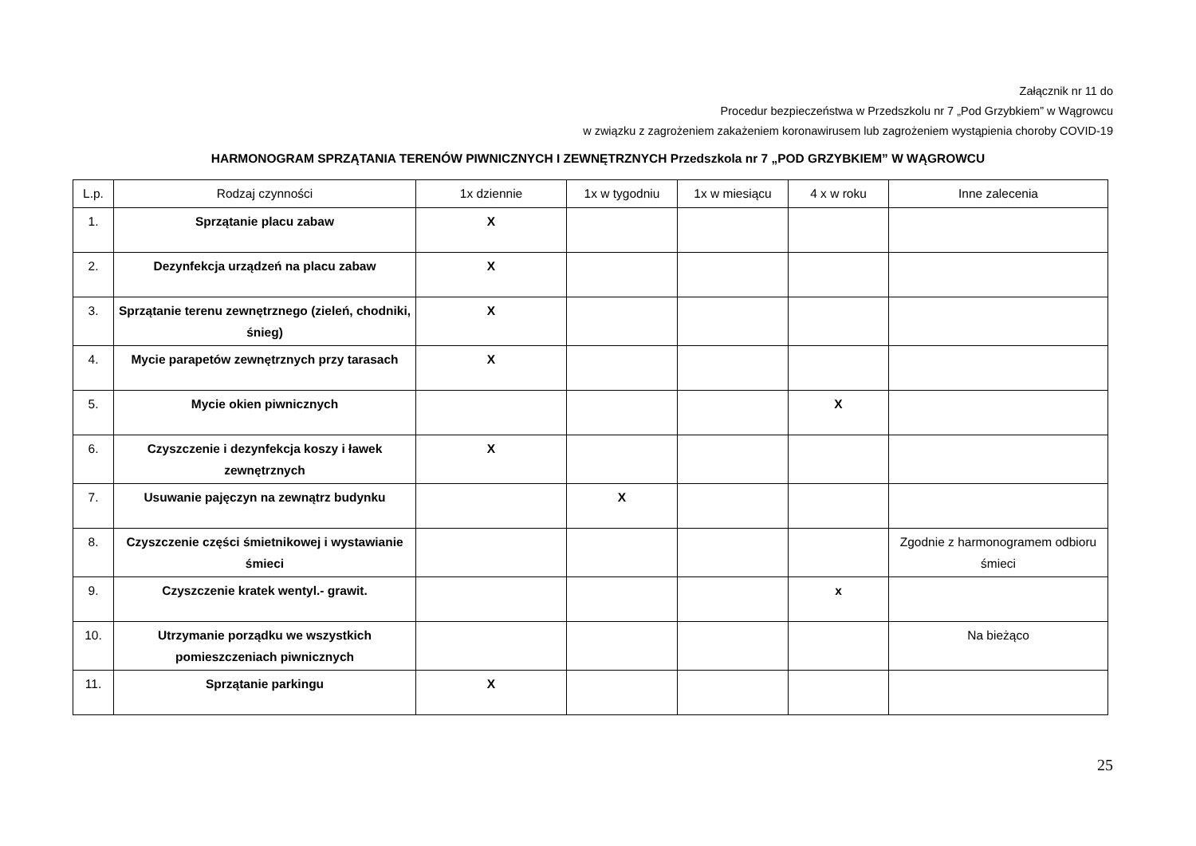Załącznik nr 11 do
Procedur bezpieczeństwa w Przedszkolu nr 7 „Pod Grzybkiem” w Wągrowcu
w związku z zagrożeniem zakażeniem koronawirusem lub zagrożeniem wystąpienia choroby COVID-19
HARMONOGRAM SPRZĄTANIA TERENÓW PIWNICZNYCH I ZEWNĘTRZNYCH Przedszkola nr 7 „POD GRZYBKIEM” W WĄGROWCU
| L.p. | Rodzaj czynności | 1x dziennie | 1x w tygodniu | 1x w miesiącu | 4 x w roku | Inne zalecenia |
| --- | --- | --- | --- | --- | --- | --- |
| 1. | Sprzątanie placu zabaw | X | | | | |
| 2. | Dezynfekcja urządzeń na placu zabaw | X | | | | |
| 3. | Sprzątanie terenu zewnętrznego (zieleń, chodniki, śnieg) | X | | | | |
| 4. | Mycie parapetów zewnętrznych przy tarasach | X | | | | |
| 5. | Mycie okien piwnicznych | | | | X | |
| 6. | Czyszczenie i dezynfekcja koszy i ławek zewnętrznych | X | | | | |
| 7. | Usuwanie pajęczyn na zewnątrz budynku | | X | | | |
| 8. | Czyszczenie części śmietnikowej i wystawianie śmieci | | | | | Zgodnie z harmonogramem odbioru śmieci |
| 9. | Czyszczenie kratek wentyl.- grawit. | | | | x | |
| 10. | Utrzymanie porządku we wszystkich pomieszczeniach piwnicznych | | | | | Na bieżąco |
| 11. | Sprzątanie parkingu | X | | | | |
25